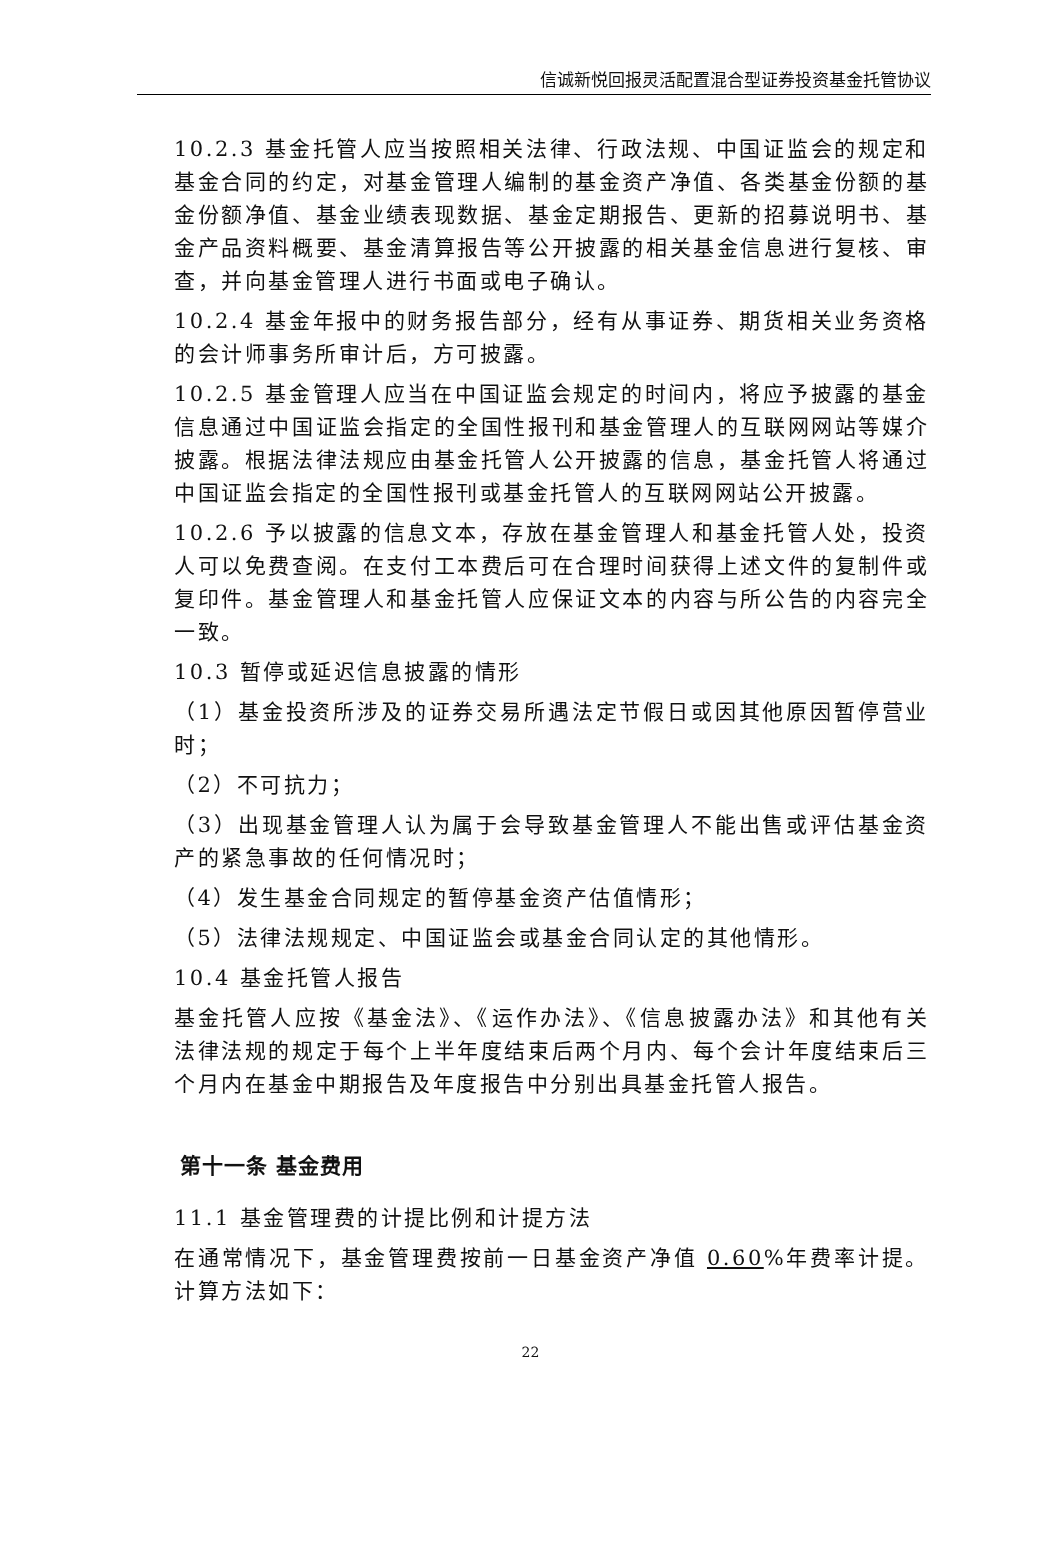信诚新悦回报灵活配置混合型证券投资基金托管协议
10.2.3 基金托管人应当按照相关法律、行政法规、中国证监会的规定和基金合同的约定，对基金管理人编制的基金资产净值、各类基金份额的基金份额净值、基金业绩表现数据、基金定期报告、更新的招募说明书、基金产品资料概要、基金清算报告等公开披露的相关基金信息进行复核、审查，并向基金管理人进行书面或电子确认。
10.2.4 基金年报中的财务报告部分，经有从事证券、期货相关业务资格的会计师事务所审计后，方可披露。
10.2.5 基金管理人应当在中国证监会规定的时间内，将应予披露的基金信息通过中国证监会指定的全国性报刊和基金管理人的互联网网站等媒介披露。根据法律法规应由基金托管人公开披露的信息，基金托管人将通过中国证监会指定的全国性报刊或基金托管人的互联网网站公开披露。
10.2.6 予以披露的信息文本，存放在基金管理人和基金托管人处，投资人可以免费查阅。在支付工本费后可在合理时间获得上述文件的复制件或复印件。基金管理人和基金托管人应保证文本的内容与所公告的内容完全一致。
10.3 暂停或延迟信息披露的情形
（1）基金投资所涉及的证券交易所遇法定节假日或因其他原因暂停营业时；
（2）不可抗力；
（3）出现基金管理人认为属于会导致基金管理人不能出售或评估基金资产的紧急事故的任何情况时；
（4）发生基金合同规定的暂停基金资产估值情形；
（5）法律法规规定、中国证监会或基金合同认定的其他情形。
10.4 基金托管人报告
基金托管人应按《基金法》、《运作办法》、《信息披露办法》和其他有关法律法规的规定于每个上半年度结束后两个月内、每个会计年度结束后三个月内在基金中期报告及年度报告中分别出具基金托管人报告。
第十一条 基金费用
11.1 基金管理费的计提比例和计提方法
在通常情况下，基金管理费按前一日基金资产净值 0.60%年费率计提。计算方法如下：
22